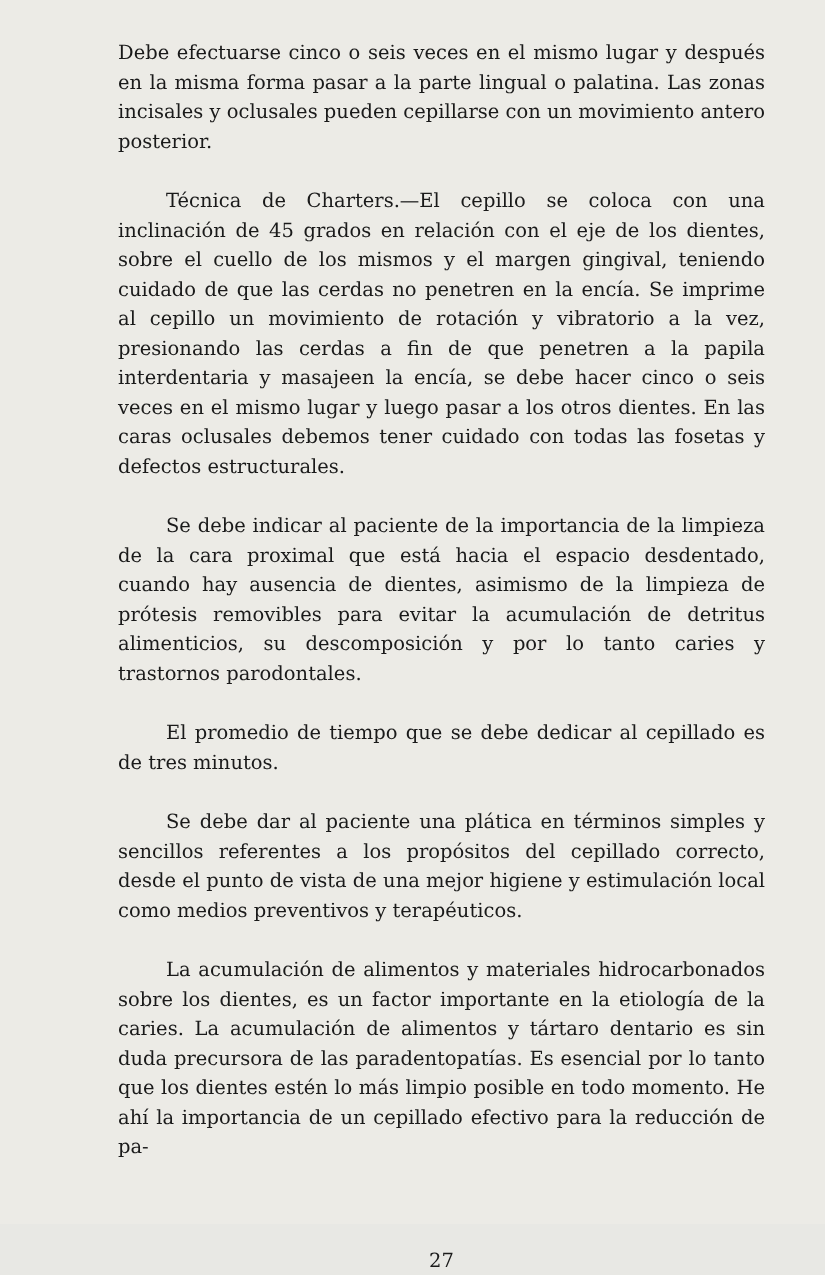Debe efectuarse cinco o seis veces en el mismo lugar y después en la misma forma pasar a la parte lingual o palatina. Las zonas incisales y oclusales pueden cepillarse con un movimiento antero posterior.
Técnica de Charters.—El cepillo se coloca con una inclinación de 45 grados en relación con el eje de los dientes, sobre el cuello de los mismos y el margen gingival, teniendo cuidado de que las cerdas no penetren en la encía. Se imprime al cepillo un movimiento de rotación y vibratorio a la vez, presionando las cerdas a fin de que penetren a la papila interdentaria y masajeen la encía, se debe hacer cinco o seis veces en el mismo lugar y luego pasar a los otros dientes. En las caras oclusales debemos tener cuidado con todas las fosetas y defectos estructurales.
Se debe indicar al paciente de la importancia de la limpieza de la cara proximal que está hacia el espacio desdentado, cuando hay ausencia de dientes, asimismo de la limpieza de prótesis removibles para evitar la acumulación de detritus alimenticios, su descomposición y por lo tanto caries y trastornos parodontales.
El promedio de tiempo que se debe dedicar al cepillado es de tres minutos.
Se debe dar al paciente una plática en términos simples y sencillos referentes a los propósitos del cepillado correcto, desde el punto de vista de una mejor higiene y estimulación local como medios preventivos y terapéuticos.
La acumulación de alimentos y materiales hidrocarbonados sobre los dientes, es un factor importante en la etiología de la caries. La acumulación de alimentos y tártaro dentario es sin duda precursora de las paradentopatías. Es esencial por lo tanto que los dientes estén lo más limpio posible en todo momento. He ahí la importancia de un cepillado efectivo para la reducción de pa-
27